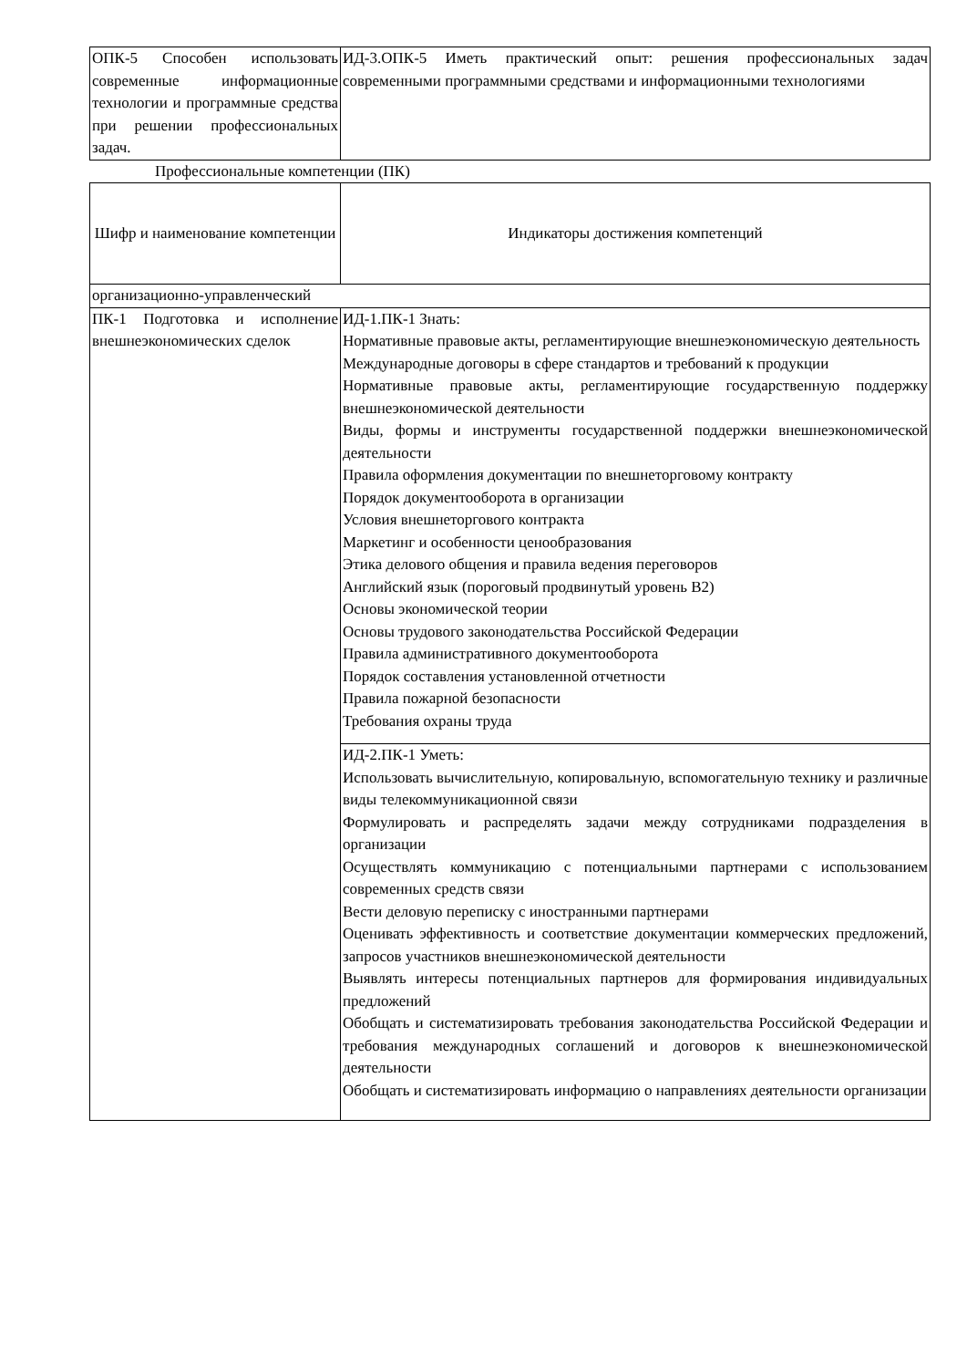| ОПК-5 Способен использовать современные информационные технологии и программные средства при решении профессиональных задач. | ИД-3.ОПК-5 Иметь практический опыт: решения профессиональных задач современными программными средствами и информационными технологиями |
Профессиональные компетенции (ПК)
| Шифр и наименование компетенции | Индикаторы достижения компетенций |
| организационно-управленческий | |
| ПК-1 Подготовка и исполнение внешнеэкономических сделок | ИД-1.ПК-1 Знать: Нормативные правовые акты, регламентирующие внешнеэкономическую деятельность Международные договоры в сфере стандартов и требований к продукции Нормативные правовые акты, регламентирующие государственную поддержку внешнеэкономической деятельности Виды, формы и инструменты государственной поддержки внешнеэкономической деятельности Правила оформления документации по внешнеторговому контракту Порядок документооборота в организации Условия внешнеторгового контракта Маркетинг и особенности ценообразования Этика делового общения и правила ведения переговоров Английский язык (пороговый продвинутый уровень B2) Основы экономической теории Основы трудового законодательства Российской Федерации Правила административного документооборота Порядок составления установленной отчетности Правила пожарной безопасности Требования охраны труда |
| | ИД-2.ПК-1 Уметь: Использовать вычислительную, копировальную, вспомогательную технику и различные виды телекоммуникационной связи Формулировать и распределять задачи между сотрудниками подразделения в организации Осуществлять коммуникацию с потенциальными партнерами с использованием современных средств связи Вести деловую переписку с иностранными партнерами Оценивать эффективность и соответствие документации коммерческих предложений, запросов участников внешнеэкономической деятельности Выявлять интересы потенциальных партнеров для формирования индивидуальных предложений Обобщать и систематизировать требования законодательства Российской Федерации и требования международных соглашений и договоров к внешнеэкономической деятельности Обобщать и систематизировать информацию о направлениях деятельности организации |